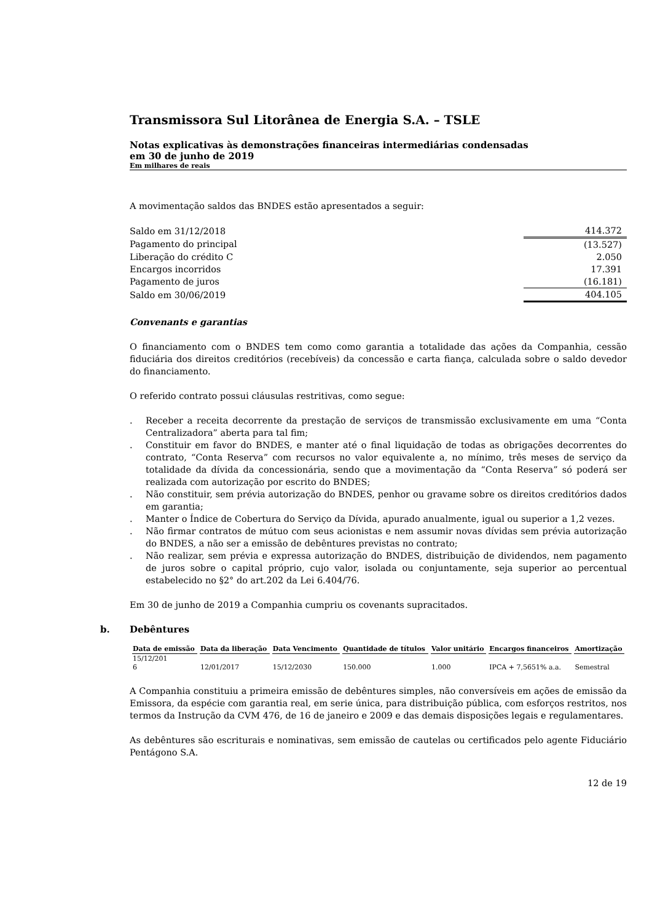Transmissora Sul Litorânea de Energia S.A. – TSLE
Notas explicativas às demonstrações financeiras intermediárias condensadas
em 30 de junho de 2019
Em milhares de reais
A movimentação saldos das BNDES estão apresentados a seguir:
| Saldo em 31/12/2018 | 414.372 |
| Pagamento do principal | (13.527) |
| Liberação do crédito C | 2.050 |
| Encargos incorridos | 17.391 |
| Pagamento de juros | (16.181) |
| Saldo em 30/06/2019 | 404.105 |
Convenants e garantias
O financiamento com o BNDES tem como como garantia a totalidade das ações da Companhia, cessão fiduciária dos direitos creditórios (recebíveis) da concessão e carta fiança, calculada sobre o saldo devedor do financiamento.
O referido contrato possui cláusulas restritivas, como segue:
. Receber a receita decorrente da prestação de serviços de transmissão exclusivamente em uma “Conta Centralizadora” aberta para tal fim;
. Constituir em favor do BNDES, e manter até o final liquidação de todas as obrigações decorrentes do contrato, “Conta Reserva” com recursos no valor equivalente a, no mínimo, três meses de serviço da totalidade da dívida da concessionária, sendo que a movimentação da “Conta Reserva” só poderá ser realizada com autorização por escrito do BNDES;
. Não constituir, sem prévia autorização do BNDES, penhor ou gravame sobre os direitos creditórios dados em garantia;
. Manter o Índice de Cobertura do Serviço da Dívida, apurado anualmente, igual ou superior a 1,2 vezes.
. Não firmar contratos de mútuo com seus acionistas e nem assumir novas dívidas sem prévia autorização do BNDES, a não ser a emissão de debêntures previstas no contrato;
. Não realizar, sem prévia e expressa autorização do BNDES, distribuição de dividendos, nem pagamento de juros sobre o capital próprio, cujo valor, isolada ou conjuntamente, seja superior ao percentual estabelecido no §2° do art.202 da Lei 6.404/76.
Em 30 de junho de 2019 a Companhia cumpriu os covenants supracitados.
b. Debêntures
| Data de emissão | Data da liberação | Data Vencimento | Quantidade de títulos | Valor unitário | Encargos financeiros | Amortização |
| --- | --- | --- | --- | --- | --- | --- |
| 15/12/201 6 | 12/01/2017 | 15/12/2030 | 150.000 | 1.000 | IPCA + 7,5651% a.a. | Semestral |
A Companhia constituiu a primeira emissão de debêntures simples, não conversíveis em ações de emissão da Emissora, da espécie com garantia real, em serie única, para distribuição pública, com esforços restritos, nos termos da Instrução da CVM 476, de 16 de janeiro e 2009 e das demais disposições legais e regulamentares.
As debêntures são escriturais e nominativas, sem emissão de cautelas ou certificados pelo agente Fiduciário Pentágono S.A.
12 de 19